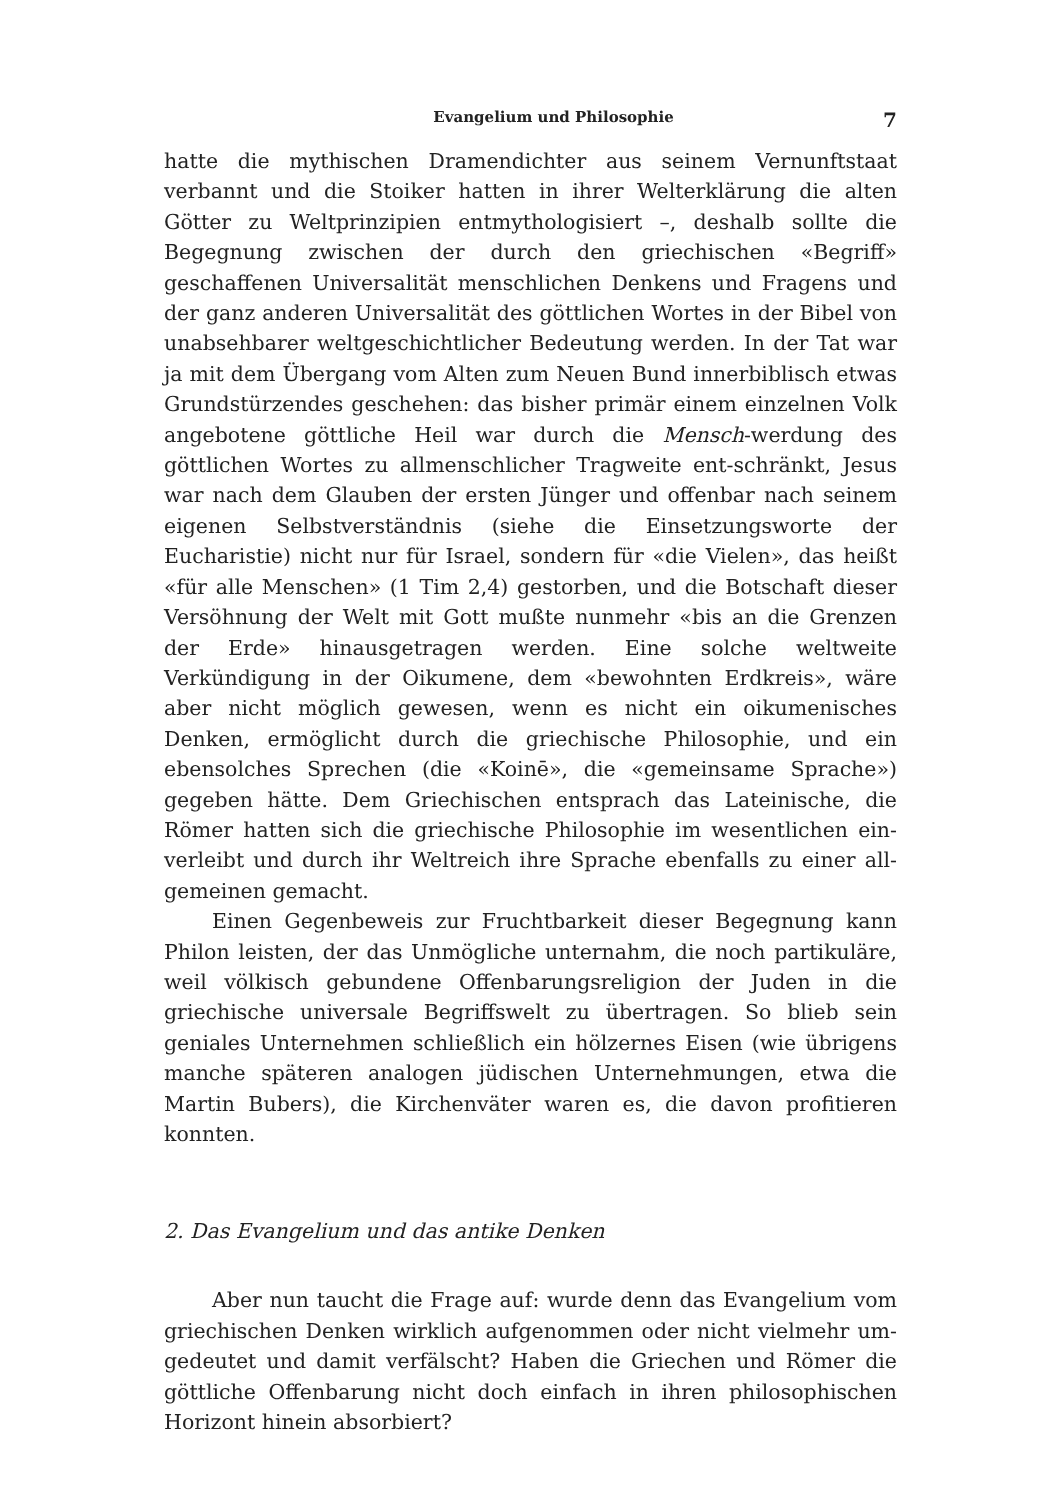Evangelium und Philosophie 7
hatte die mythischen Dramendichter aus seinem Vernunftstaat verbannt und die Stoiker hatten in ihrer Welterklärung die alten Götter zu Welt­prinzipien entmythologisiert –, deshalb sollte die Begegnung zwischen der durch den griechischen «Begriff» geschaffenen Universalität mensch­lichen Denkens und Fragens und der ganz anderen Universalität des göttlichen Wortes in der Bibel von unabsehbarer weltgeschichtlicher Bedeutung werden. In der Tat war ja mit dem Übergang vom Alten zum Neuen Bund innerbiblisch etwas Grundstürzendes geschehen: das bisher primär einem einzelnen Volk angebotene göttliche Heil war durch die Mensch-werdung des göttlichen Wortes zu allmenschlicher Tragweite ent-schränkt, Jesus war nach dem Glauben der ersten Jünger und offen­bar nach seinem eigenen Selbstverständnis (siehe die Einsetzungsworte der Eucharistie) nicht nur für Israel, sondern für «die Vielen», das heißt «für alle Menschen» (1 Tim 2,4) gestorben, und die Botschaft dieser Ver­söhnung der Welt mit Gott mußte nunmehr «bis an die Grenzen der Erde» hinausgetragen werden. Eine solche weltweite Verkündigung in der Oikumene, dem «bewohnten Erdkreis», wäre aber nicht möglich gewesen, wenn es nicht ein oikumenisches Denken, ermöglicht durch die griechische Philosophie, und ein ebensolches Sprechen (die «Koinē», die «gemeinsame Sprache») gegeben hätte. Dem Griechischen entsprach das Lateinische, die Römer hatten sich die griechische Philosophie im wesentlichen ein­verleibt und durch ihr Weltreich ihre Sprache ebenfalls zu einer all­gemeinen gemacht.
Einen Gegenbeweis zur Fruchtbarkeit dieser Begegnung kann Philon leisten, der das Unmögliche unternahm, die noch partikuläre, weil völkisch gebundene Offenbarungsreligion der Juden in die griechische universale Begriffswelt zu übertragen. So blieb sein geniales Unternehmen schließ­lich ein hölzernes Eisen (wie übrigens manche späteren analogen jüdi­schen Unternehmungen, etwa die Martin Bubers), die Kirchenväter waren es, die davon profitieren konnten.
2. Das Evangelium und das antike Denken
Aber nun taucht die Frage auf: wurde denn das Evangelium vom griechischen Denken wirklich aufgenommen oder nicht vielmehr um­gedeutet und damit verfälscht? Haben die Griechen und Römer die göttliche Offenbarung nicht doch einfach in ihren philosophischen Hori­zont hinein absorbiert?